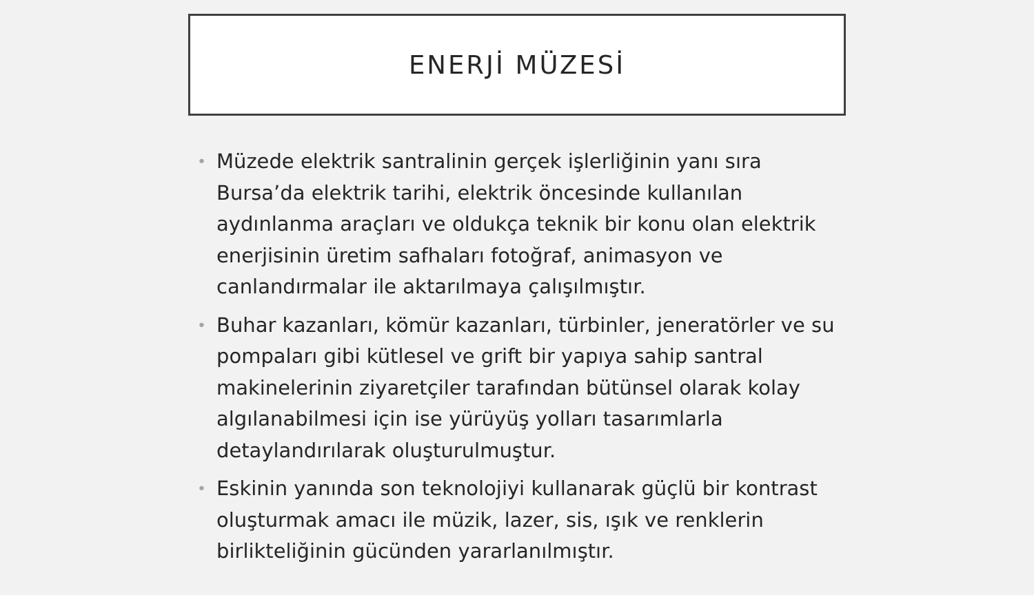ENERJİ MÜZESİ
• Müzede elektrik santralinin gerçek işlerliğinin yanı sıra Bursa’da elektrik tarihi, elektrik öncesinde kullanılan aydınlanma araçları ve oldukça teknik bir konu olan elektrik enerjisinin üretim safhaları fotoğraf, animasyon ve canlandırmalar ile aktarılmaya çalışılmıştır.
• Buhar kazanları, kömür kazanları, türbinler, jeneratörler ve su pompaları gibi kütlesel ve grift bir yapıya sahip santral makinelerinin ziyaretçiler tarafından bütünsel olarak kolay algılanabilmesi için ise yürüyüş yolları tasarımlarla detaylandırılarak oluşturulmuştur.
• Eskinin yanında son teknolojiyi kullanarak güçlü bir kontrast oluşturmak amacı ile müzik, lazer, sis, ışık ve renklerin birlikteliğinin gücünden yararlanılmıştır.